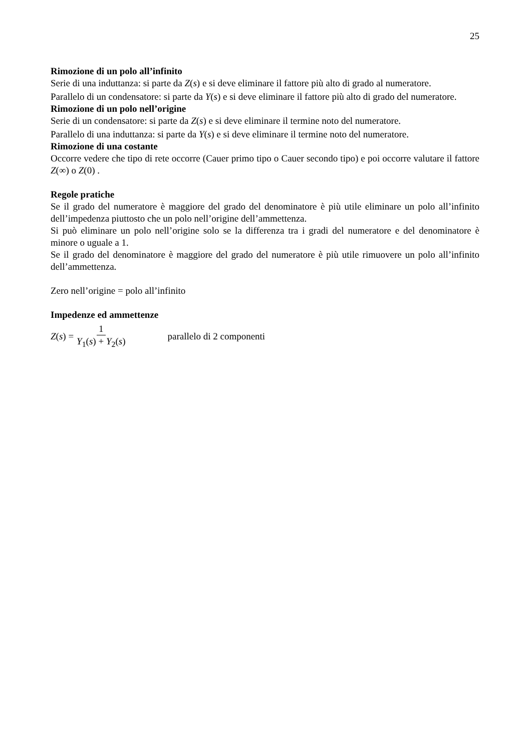25
Rimozione di un polo all’infinito
Serie di una induttanza: si parte da Z(s) e si deve eliminare il fattore più alto di grado al numeratore.
Parallelo di un condensatore: si parte da Y(s) e si deve eliminare il fattore più alto di grado del numeratore.
Rimozione di un polo nell’origine
Serie di un condensatore: si parte da Z(s) e si deve eliminare il termine noto del numeratore.
Parallelo di una induttanza: si parte da Y(s) e si deve eliminare il termine noto del numeratore.
Rimozione di una costante
Occorre vedere che tipo di rete occorre (Cauer primo tipo o Cauer secondo tipo) e poi occorre valutare il fattore Z(∞) o Z(0) .
Regole pratiche
Se il grado del numeratore è maggiore del grado del denominatore è più utile eliminare un polo all’infinito dell’impedenza piuttosto che un polo nell’origine dell’ammettenza.
Si può eliminare un polo nell’origine solo se la differenza tra i gradi del numeratore e del denominatore è minore o uguale a 1.
Se il grado del denominatore è maggiore del grado del numeratore è più utile rimuovere un polo all’infinito dell’ammettenza.
Zero nell’origine = polo all’infinito
Impedenze ed ammettenze
Z(s) = 1 Y<sub>1</sub>(s) + Y<sub>2</sub>(s) parallelo di 2 componenti